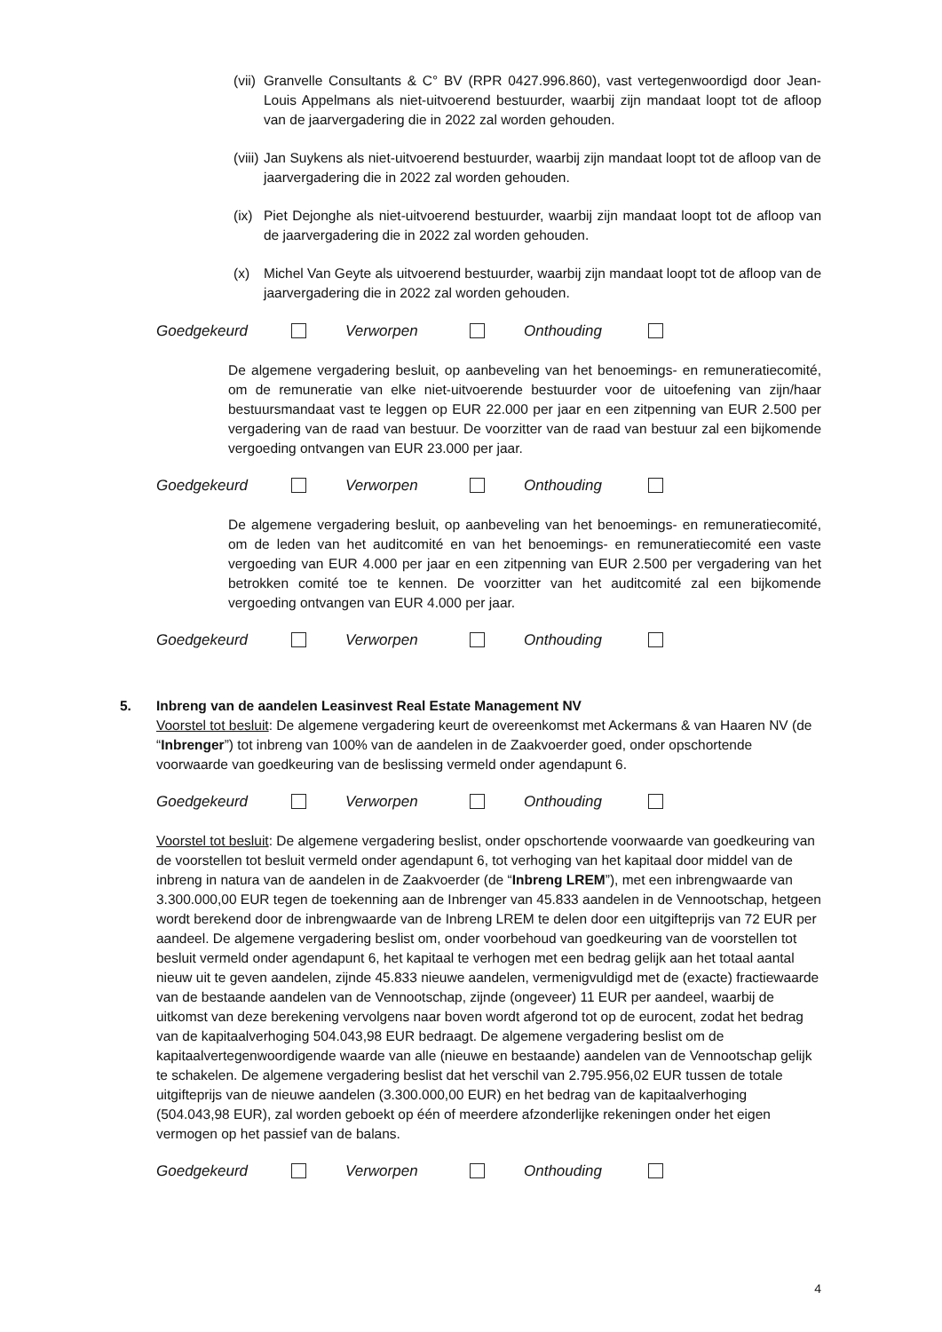(vii) Granvelle Consultants & C° BV (RPR 0427.996.860), vast vertegenwoordigd door Jean-Louis Appelmans als niet-uitvoerend bestuurder, waarbij zijn mandaat loopt tot de afloop van de jaarvergadering die in 2022 zal worden gehouden.
(viii) Jan Suykens als niet-uitvoerend bestuurder, waarbij zijn mandaat loopt tot de afloop van de jaarvergadering die in 2022 zal worden gehouden.
(ix) Piet Dejonghe als niet-uitvoerend bestuurder, waarbij zijn mandaat loopt tot de afloop van de jaarvergadering die in 2022 zal worden gehouden.
(x) Michel Van Geyte als uitvoerend bestuurder, waarbij zijn mandaat loopt tot de afloop van de jaarvergadering die in 2022 zal worden gehouden.
Goedgekeurd Verworpen Onthouding
De algemene vergadering besluit, op aanbeveling van het benoemings- en remuneratiecomité, om de remuneratie van elke niet-uitvoerende bestuurder voor de uitoefening van zijn/haar bestuursmandaat vast te leggen op EUR 22.000 per jaar en een zitpenning van EUR 2.500 per vergadering van de raad van bestuur. De voorzitter van de raad van bestuur zal een bijkomende vergoeding ontvangen van EUR 23.000 per jaar.
Goedgekeurd Verworpen Onthouding
De algemene vergadering besluit, op aanbeveling van het benoemings- en remuneratiecomité, om de leden van het auditcomité en van het benoemings- en remuneratiecomité een vaste vergoeding van EUR 4.000 per jaar en een zitpenning van EUR 2.500 per vergadering van het betrokken comité toe te kennen. De voorzitter van het auditcomité zal een bijkomende vergoeding ontvangen van EUR 4.000 per jaar.
Goedgekeurd Verworpen Onthouding
5. Inbreng van de aandelen Leasinvest Real Estate Management NV
Voorstel tot besluit: De algemene vergadering keurt de overeenkomst met Ackermans & van Haaren NV (de “Inbrenger”) tot inbreng van 100% van de aandelen in de Zaakvoerder goed, onder opschortende voorwaarde van goedkeuring van de beslissing vermeld onder agendapunt 6.
Goedgekeurd Verworpen Onthouding
Voorstel tot besluit: De algemene vergadering beslist, onder opschortende voorwaarde van goedkeuring van de voorstellen tot besluit vermeld onder agendapunt 6, tot verhoging van het kapitaal door middel van de inbreng in natura van de aandelen in de Zaakvoerder (de “Inbreng LREM”), met een inbrengwaarde van 3.300.000,00 EUR tegen de toekenning aan de Inbrenger van 45.833 aandelen in de Vennootschap, hetgeen wordt berekend door de inbrengwaarde van de Inbreng LREM te delen door een uitgifteprijs van 72 EUR per aandeel. De algemene vergadering beslist om, onder voorbehoud van goedkeuring van de voorstellen tot besluit vermeld onder agendapunt 6, het kapitaal te verhogen met een bedrag gelijk aan het totaal aantal nieuw uit te geven aandelen, zijnde 45.833 nieuwe aandelen, vermenigvuldigd met de (exacte) fractiewaarde van de bestaande aandelen van de Vennootschap, zijnde (ongeveer) 11 EUR per aandeel, waarbij de uitkomst van deze berekening vervolgens naar boven wordt afgerond tot op de eurocent, zodat het bedrag van de kapitaalverhoging 504.043,98 EUR bedraagt. De algemene vergadering beslist om de kapitaalvertegenwoordigende waarde van alle (nieuwe en bestaande) aandelen van de Vennootschap gelijk te schakelen. De algemene vergadering beslist dat het verschil van 2.795.956,02 EUR tussen de totale uitgifteprijs van de nieuwe aandelen (3.300.000,00 EUR) en het bedrag van de kapitaalverhoging (504.043,98 EUR), zal worden geboekt op één of meerdere afzonderlijke rekeningen onder het eigen vermogen op het passief van de balans.
Goedgekeurd Verworpen Onthouding
4